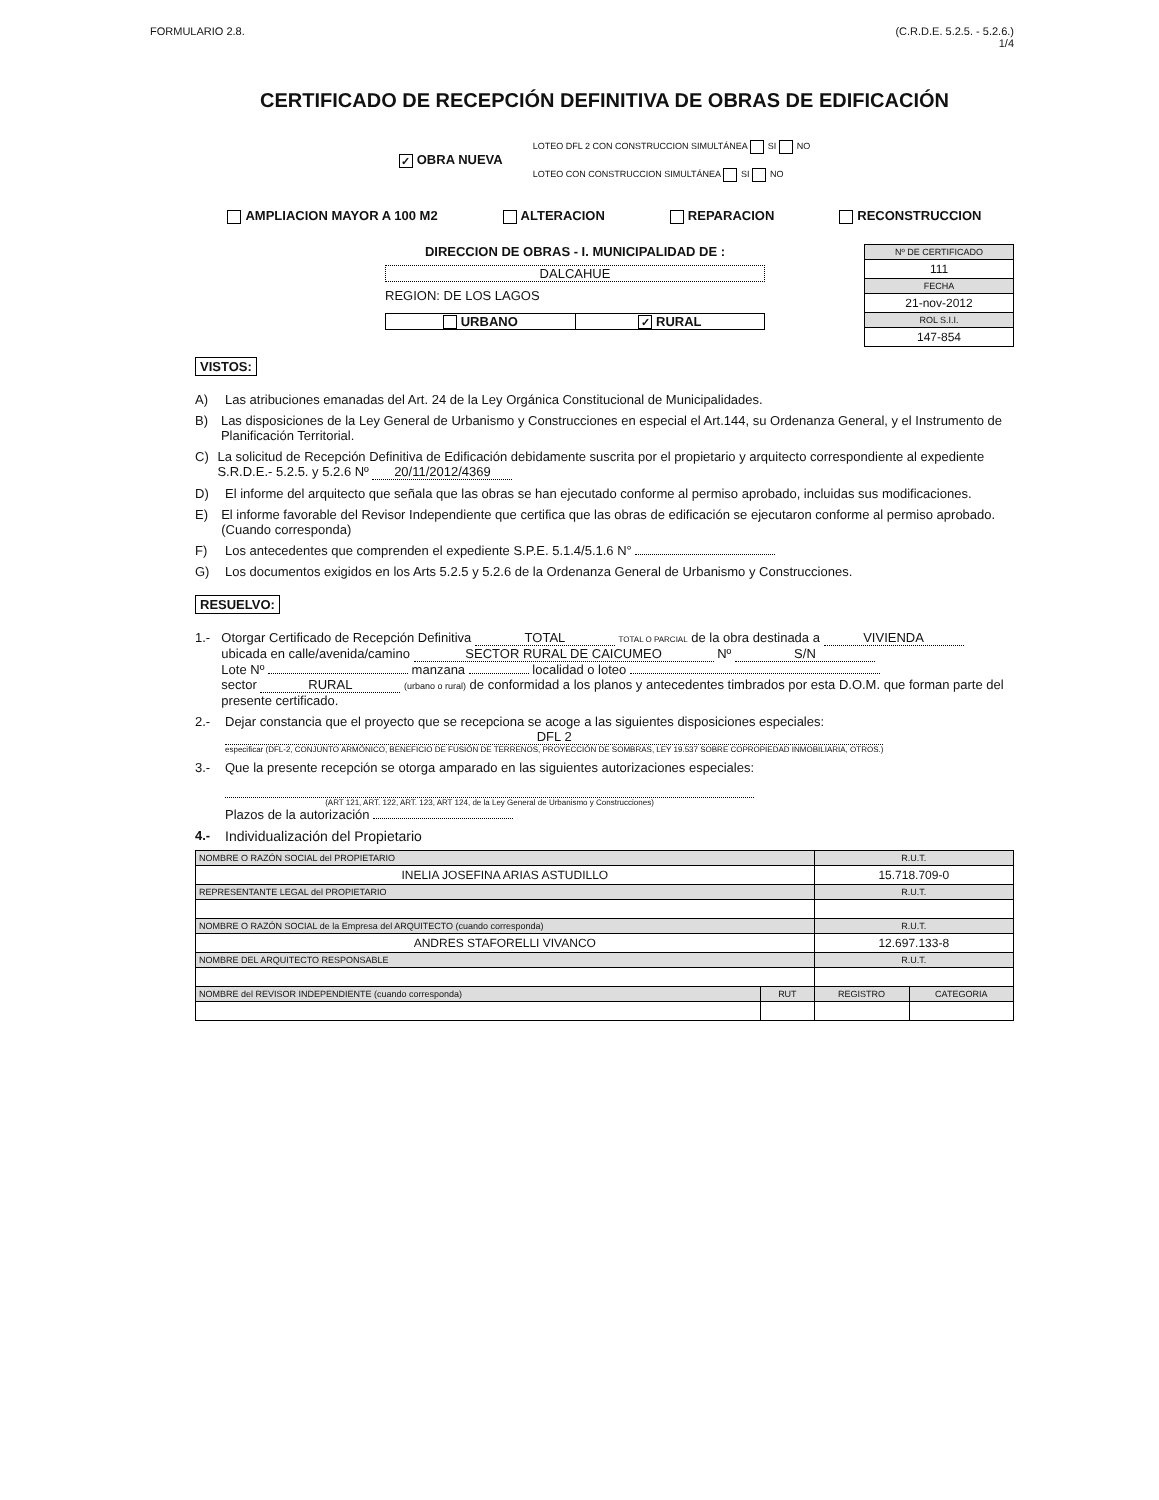FORMULARIO 2.8. (C.R.D.E. 5.2.5. - 5.2.6.)
1/4
CERTIFICADO DE RECEPCIÓN DEFINITIVA DE OBRAS DE EDIFICACIÓN
✓ OBRA NUEVA
LOTEO DFL 2 CON CONSTRUCCION SIMULTÁNEA SI NO
LOTEO CON CONSTRUCCION SIMULTÁNEA SI NO
AMPLIACION MAYOR A 100 M2 ALTERACION REPARACION RECONSTRUCCION
DIRECCION DE OBRAS - I. MUNICIPALIDAD DE :
DALCAHUE
REGION: DE LOS LAGOS
URBANO ✓ RURAL
| Nº DE CERTIFICADO |
| 111 |
| FECHA |
| 21-nov-2012 |
| ROL S.I.I. |
| 147-854 |
VISTOS:
A) Las atribuciones emanadas del Art. 24 de la Ley Orgánica Constitucional de Municipalidades.
B) Las disposiciones de la Ley General de Urbanismo y Construcciones en especial el Art.144, su Ordenanza General, y el Instrumento de Planificación Territorial.
C) La solicitud de Recepción Definitiva de Edificación debidamente suscrita por el propietario y arquitecto correspondiente al expediente S.R.D.E.- 5.2.5. y 5.2.6 Nº 20/11/2012/4369
D) El informe del arquitecto que señala que las obras se han ejecutado conforme al permiso aprobado, incluidas sus modificaciones.
E) El informe favorable del Revisor Independiente que certifica que las obras de edificación se ejecutaron conforme al permiso aprobado. (Cuando corresponda)
F) Los antecedentes que comprenden el expediente S.P.E. 5.1.4/5.1.6 N°
G) Los documentos exigidos en los Arts 5.2.5 y 5.2.6 de la Ordenanza General de Urbanismo y Construcciones.
RESUELVO:
1.- Otorgar Certificado de Recepción Definitiva TOTAL TOTAL O PARCIAL de la obra destinada a VIVIENDA
ubicada en calle/avenida/camino SECTOR RURAL DE CAICUMEO Nº S/N
Lote Nº manzana localidad o loteo
sector RURAL (urbano o rural) de conformidad a los planos y antecedentes timbrados por esta D.O.M. que forman parte del presente certificado.
2.- Dejar constancia que el proyecto que se recepciona se acoge a las siguientes disposiciones especiales:
DFL 2
especificar (DFL-2, CONJUNTO ARMÓNICO, BENEFICIO DE FUSIÓN DE TERRENOS, PROYECCIÓN DE SOMBRAS, LEY 19.537 SOBRE COPROPIEDAD INMOBILIARIA, OTROS.)
3.- Que la presente recepción se otorga amparado en las siguientes autorizaciones especiales:
(ART 121, ART. 122, ART. 123, ART 124, de la Ley General de Urbanismo y Construcciones)
Plazos de la autorización
4.- Individualización del Propietario
| NOMBRE O RAZÓN SOCIAL del PROPIETARIO | | R.U.T. | |
| INELIA JOSEFINA ARIAS ASTUDILLO | | 15.718.709-0 | |
| REPRESENTANTE LEGAL del PROPIETARIO | | R.U.T. | |
| NOMBRE O RAZÓN SOCIAL de la Empresa del ARQUITECTO (cuando corresponda) | | R.U.T. | |
| ANDRES STAFORELLI VIVANCO | | 12.697.133-8 | |
| NOMBRE DEL ARQUITECTO RESPONSABLE | | R.U.T. | |
| NOMBRE del REVISOR INDEPENDIENTE (cuando corresponda) | RUT | REGISTRO | CATEGORIA |